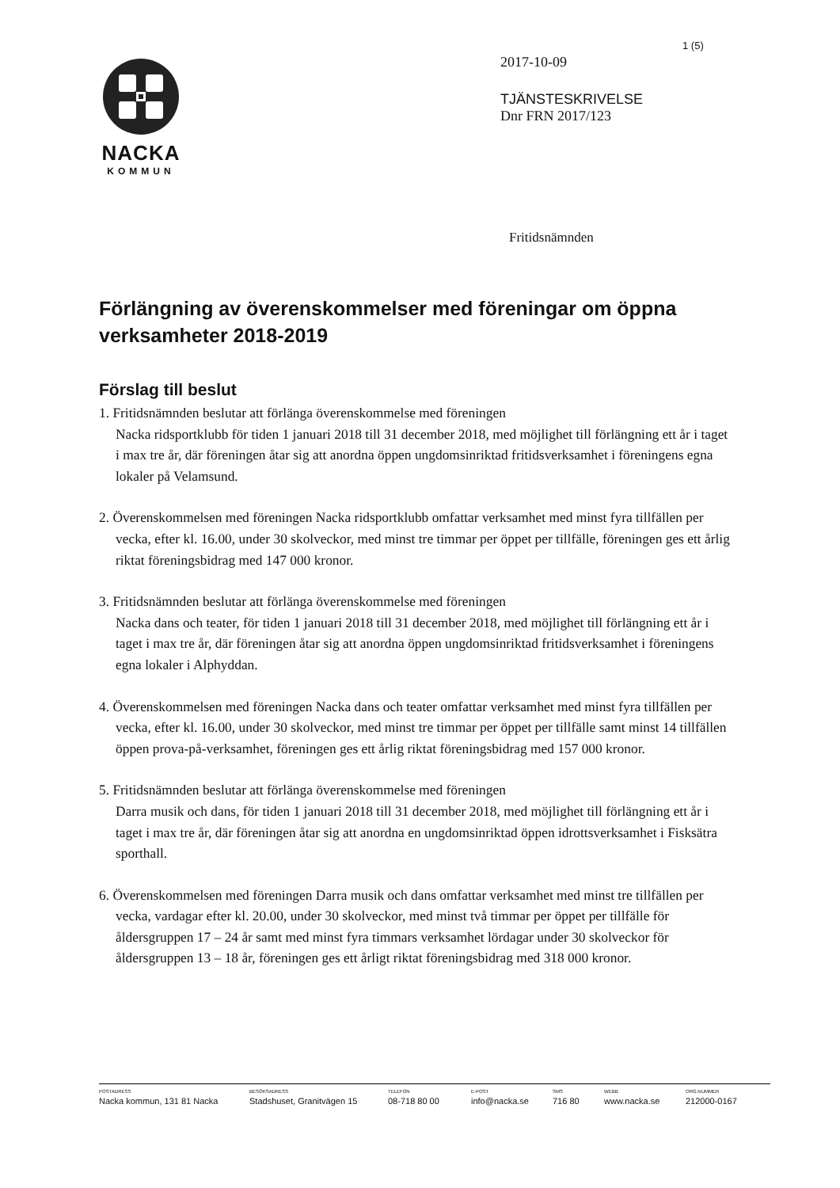1 (5)
NACKA
KOMMUN
2017-10-09
TJÄNSTESKRIVELSE
Dnr FRN 2017/123
Fritidsnämnden
Förlängning av överenskommelser med föreningar om öppna verksamheter 2018-2019
Förslag till beslut
1. Fritidsnämnden beslutar att förlänga överenskommelse med föreningen
Nacka ridsportklubb för tiden 1 januari 2018 till 31 december 2018, med möjlighet till förlängning ett år i taget i max tre år, där föreningen åtar sig att anordna öppen ungdomsinriktad fritidsverksamhet i föreningens egna lokaler på Velamsund.
2. Överenskommelsen med föreningen Nacka ridsportklubb omfattar verksamhet med minst fyra tillfällen per vecka, efter kl. 16.00, under 30 skolveckor, med minst tre timmar per öppet per tillfälle, föreningen ges ett årlig riktat föreningsbidrag med 147 000 kronor.
3. Fritidsnämnden beslutar att förlänga överenskommelse med föreningen
Nacka dans och teater, för tiden 1 januari 2018 till 31 december 2018, med möjlighet till förlängning ett år i taget i max tre år, där föreningen åtar sig att anordna öppen ungdomsinriktad fritidsverksamhet i föreningens egna lokaler i Alphyddan.
4. Överenskommelsen med föreningen Nacka dans och teater omfattar verksamhet med minst fyra tillfällen per vecka, efter kl. 16.00, under 30 skolveckor, med minst tre timmar per öppet per tillfälle samt minst 14 tillfällen öppen prova-på-verksamhet, föreningen ges ett årlig riktat föreningsbidrag med 157 000 kronor.
5. Fritidsnämnden beslutar att förlänga överenskommelse med föreningen
Darra musik och dans, för tiden 1 januari 2018 till 31 december 2018, med möjlighet till förlängning ett år i taget i max tre år, där föreningen åtar sig att anordna en ungdomsinriktad öppen idrottsverksamhet i Fisksätra sporthall.
6. Överenskommelsen med föreningen Darra musik och dans omfattar verksamhet med minst tre tillfällen per vecka, vardagar efter kl. 20.00, under 30 skolveckor, med minst två timmar per öppet per tillfälle för åldersgruppen 17 – 24 år samt med minst fyra timmars verksamhet lördagar under 30 skolveckor för åldersgruppen 13 – 18 år, föreningen ges ett årligt riktat föreningsbidrag med 318 000 kronor.
POSTADRESS
Nacka kommun, 131 81 Nacka
BESÖKSADRESS
Stadshuset, Granitvägen 15
TELEFON
08-718 80 00
E-POST
info@nacka.se
SMS
716 80
WEBB
www.nacka.se
ORG.NUMMER
212000-0167